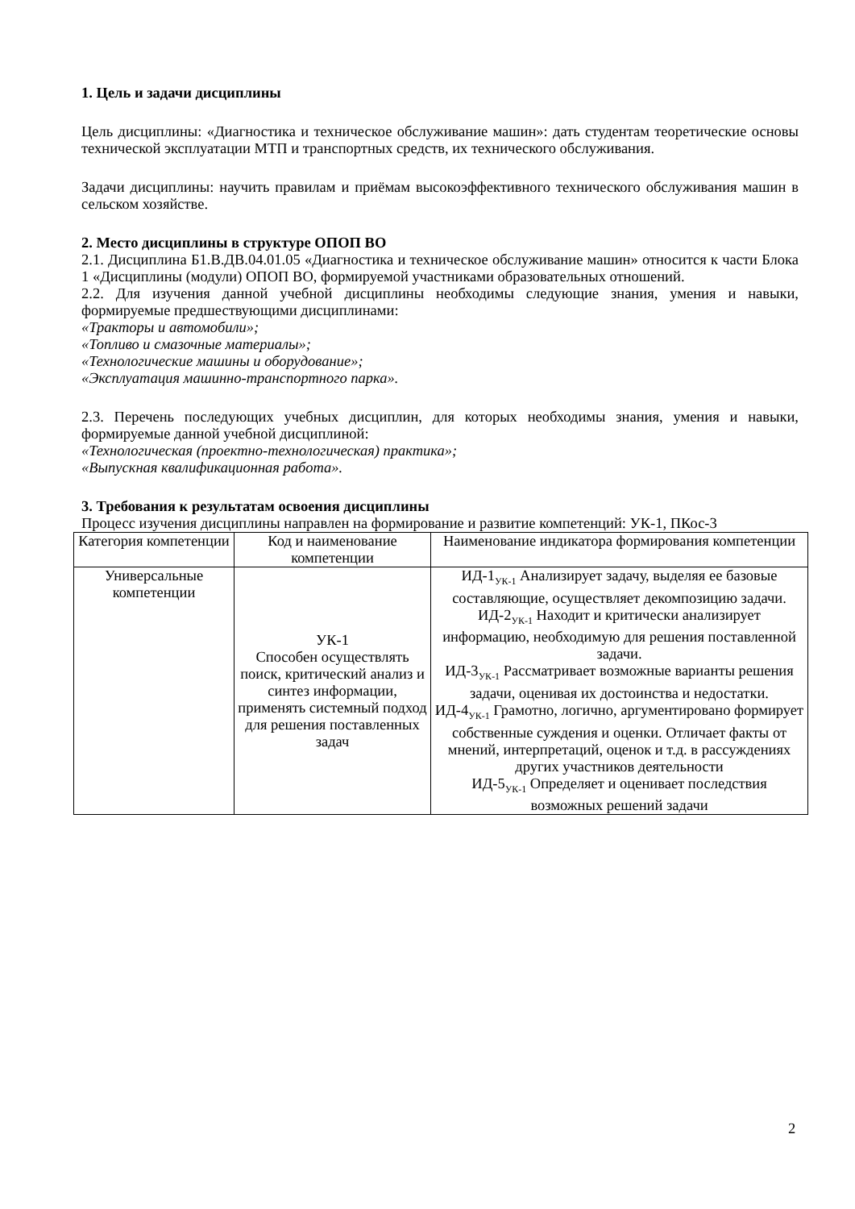1. Цель и задачи дисциплины
Цель дисциплины: «Диагностика и техническое обслуживание машин»: дать студентам теоретические основы технической эксплуатации МТП и транспортных средств, их технического обслуживания.
Задачи дисциплины: научить правилам и приёмам высокоэффективного технического обслуживания машин в сельском хозяйстве.
2. Место дисциплины в структуре ОПОП ВО
2.1. Дисциплина Б1.В.ДВ.04.01.05 «Диагностика и техническое обслуживание машин» относится к части Блока 1 «Дисциплины (модули) ОПОП ВО, формируемой участниками образовательных отношений.
2.2. Для изучения данной учебной дисциплины необходимы следующие знания, умения и навыки, формируемые предшествующими дисциплинами:
«Тракторы и автомобили»;
«Топливо и смазочные материалы»;
«Технологические машины и оборудование»;
«Эксплуатация машинно-транспортного парка».
2.3. Перечень последующих учебных дисциплин, для которых необходимы знания, умения и навыки, формируемые данной учебной дисциплиной:
«Технологическая (проектно-технологическая) практика»;
«Выпускная квалификационная работа».
3. Требования к результатам освоения дисциплины
Процесс изучения дисциплины направлен на формирование и развитие компетенций: УК-1, ПКос-3
| Категория компетенции | Код и наименование компетенции | Наименование индикатора формирования компетенции |
| Универсальные компетенции | УК-1 Способен осуществлять поиск, критический анализ и синтез информации, применять системный подход для решения поставленных задач | ИД-1<sub>УК-1</sub> Анализирует задачу, выделяя ее базовые составляющие, осуществляет декомпозицию задачи. ИД-2<sub>УК-1</sub> Находит и критически анализирует информацию, необходимую для решения поставленной задачи. ИД-3<sub>УК-1</sub> Рассматривает возможные варианты решения задачи, оценивая их достоинства и недостатки. ИД-4<sub>УК-1</sub> Грамотно, логично, аргументировано формирует собственные суждения и оценки. Отличает факты от мнений, интерпретаций, оценок и т.д. в рассуждениях других участников деятельности ИД-5<sub>УК-1</sub> Определяет и оценивает последствия возможных решений задачи |
2